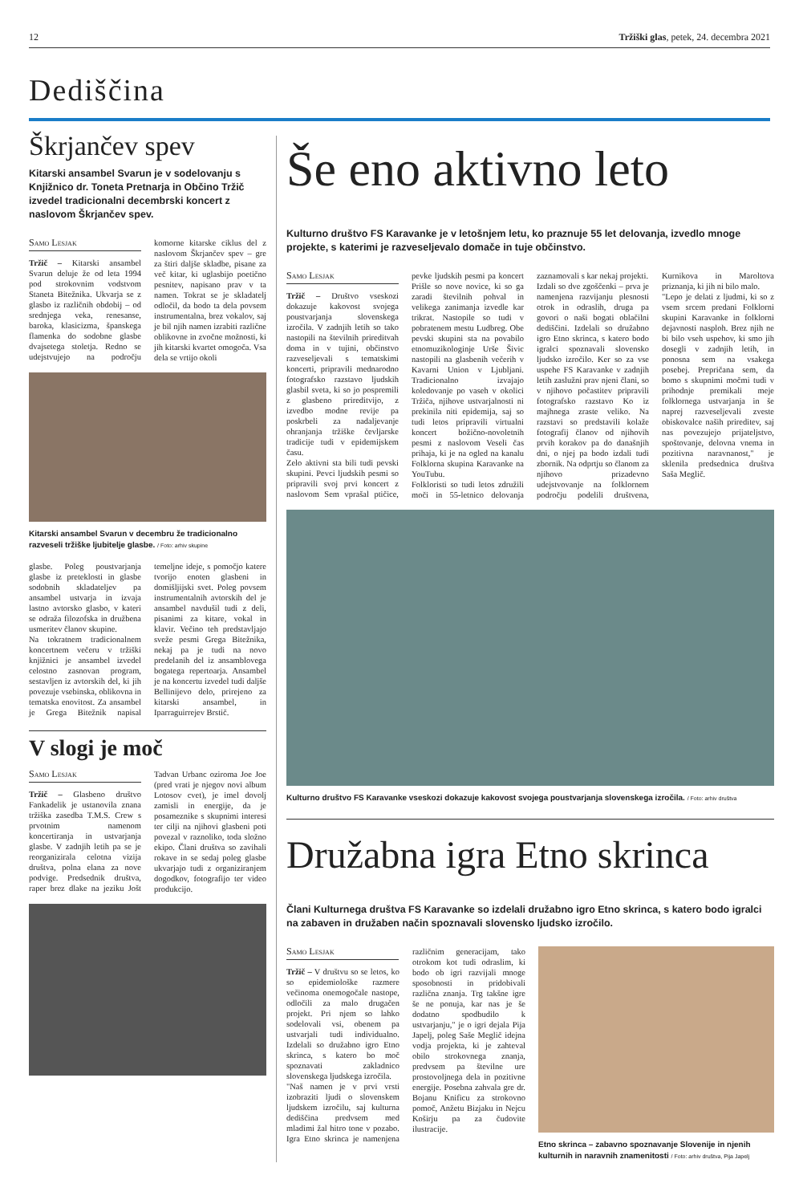12 Tržiški glas, petek, 24. decembra 2021
Dediščina
Škrjančev spev
Kitarski ansambel Svarun je v sodelovanju s Knjižnico dr. Toneta Pretnarja in Občino Tržič izvedel tradicionalni decembrski koncert z naslovom Škrjančev spev.
Samo Lesjak
Tržič – Kitarski ansambel Svarun deluje že od leta 1994 pod strokovnim vodstvom Staneta Bitežnika. Ukvarja se z glasbo iz različnih obdobij – od srednjega veka, renesanse, baroka, klasicizma, španskega flamenka do sodobne glasbe dvajsetega stoletja. Redno se udejstvujejo na področju komorne kitarske ciklus del z naslovom Škrjančev spev – gre za štiri daljše skladbe, pisane za več kitar, ki uglasbijo poetično pesnitev, napisano prav v ta namen. Tokrat se je skladatelj odločil, da bodo ta dela povsem instrumentalna, brez vokalov, saj je bil njih namen izrabiti različne oblikovne in zvočne možnosti, ki jih kitarski kvartet omogoča. Vsa dela se vrtijo okoli
Kitarski ansambel Svarun v decembru že tradicionalno razveseli tržiške ljubitelje glasbe. / Foto: arhiv skupine
glasbe. Poleg poustvarjanja glasbe iz preteklosti in glasbe sodobnih skladateljev pa ansambel ustvarja in izvaja lastno avtorsko glasbo, v kateri se odraža filozofska in družbena usmeritev članov skupine.
Na tokratnem tradicionalnem koncertnem večeru v tržiški knjižnici je ansambel izvedel celostno zasnovan program, sestavljen iz avtorskih del, ki jih povezuje vsebinska, oblikovna in tematska enovitost. Za ansambel je Grega Bitežnik napisal temeljne ideje, s pomočjo katere tvorijo enoten glasbeni in domišljijski svet. Poleg povsem instrumentalnih avtorskih del je ansambel navdušil tudi z deli, pisanimi za kitare, vokal in klavir. Večino teh predstavljajo sveže pesmi Grega Bitežnika, nekaj pa je tudi na novo predelanih del iz ansamblovega bogatega repertoarja. Ansambel je na koncertu izvedel tudi daljše Bellinijevo delo, prirejeno za kitarski ansambel, in Iparraguirrejev Brstič.
V slogi je moč
Samo Lesjak
Tržič – Glasbeno društvo Fankadelik je ustanovila znana tržiška zasedba T.M.S. Crew s prvotnim namenom koncertiranja in ustvarjanja glasbe. V zadnjih letih pa se je reorganizirala celotna vizija društva, polna elana za nove podvige. Predsednik društva, raper brez dlake na jeziku Jošt Tadvan Urbanc oziroma Joe Joe (pred vrati je njegov novi album Lotosov cvet), je imel dovolj zamisli in energije, da je posameznike s skupnimi interesi ter cilji na njihovi glasbeni poti povezal v raznoliko, toda složno ekipo. Člani društva so zavihali rokave in se sedaj poleg glasbe ukvarjajo tudi z organiziranjem dogodkov, fotografijo ter video produkcijo.
Še eno aktivno leto
Kulturno društvo FS Karavanke je v letošnjem letu, ko praznuje 55 let delovanja, izvedlo mnoge projekte, s katerimi je razveseljevalo domače in tuje občinstvo.
Samo Lesjak
Tržič – Društvo vseskozi dokazuje kakovost svojega poustvarjanja slovenskega izročila. V zadnjih letih so tako nastopili na številnih prireditvah doma in v tujini, občinstvo razveseljevali s tematskimi koncerti, pripravili mednarodno fotografsko razstavo ljudskih glasbil sveta, ki so jo pospremili z glasbeno prireditvijo, z izvedbo modne revije pa poskrbeli za nadaljevanje ohranjanja tržiške čevljarske tradicije tudi v epidemijskem času.
Zelo aktivni sta bili tudi pevski skupini. Pevci ljudskih pesmi so pripravili svoj prvi koncert z naslovom Sem vprašal ptičice, pevke ljudskih pesmi pa koncert Prišle so nove novice, ki so ga zaradi številnih pohval in velikega zanimanja izvedle kar trikrat. Nastopile so tudi v pobratenem mestu Ludbreg. Obe pevski skupini sta na povabilo etnomuzikologinje Urše Šivic nastopili na glasbenih večerih v Kavarni Union v Ljubljani. Tradicionalno izvajajo koledovanje po vaseh v okolici Tržiča, njihove ustvarjalnosti ni prekinila niti epidemija, saj so tudi letos pripravili virtualni koncert božično-novoletnih pesmi z naslovom Veseli čas prihaja, ki je na ogled na kanalu Folklorna skupina Karavanke na YouTubu.
Folkloristi so tudi letos združili moči in 55-letnico delovanja zaznamovali s kar nekaj projekti.
Izdali so dve zgoščenki – prva je namenjena razvijanju plesnosti otrok in odraslih, druga pa govori o naši bogati oblačilni dediščini. Izdelali so družabno igro Etno skrinca, s katero bodo igralci spoznavali slovensko ljudsko izročilo. Ker so za vse uspehe FS Karavanke v zadnjih letih zaslužni prav njeni člani, so v njihovo počastitev pripravili fotografsko razstavo Ko iz majhnega zraste veliko. Na razstavi so predstavili kolaže fotografij članov od njihovih prvih korakov pa do današnjih dni, o njej pa bodo izdali tudi zbornik. Na odprtju so članom za njihovo prizadevno udejstvovanje na folklornem področju podelili društvena, Kurnikova in Maroltova priznanja, ki jih ni bilo malo.
"Lepo je delati z ljudmi, ki so z vsem srcem predani Folklorni skupini Karavanke in folklorni dejavnosti nasploh. Brez njih ne bi bilo vseh uspehov, ki smo jih dosegli v zadnjih letih, in ponosna sem na vsakega posebej. Prepričana sem, da bomo s skupnimi močmi tudi v prihodnje premikali meje folklornega ustvarjanja in še naprej razveseljevali zveste obiskovalce naših prireditev, saj nas povezujejo prijateljstvo, spoštovanje, delovna vnema in pozitivna naravnanost," je sklenila predsednica društva Saša Meglič.
Kulturno društvo FS Karavanke vseskozi dokazuje kakovost svojega poustvarjanja slovenskega izročila. / Foto: arhiv društva
Družabna igra Etno skrinca
Člani Kulturnega društva FS Karavanke so izdelali družabno igro Etno skrinca, s katero bodo igralci na zabaven in družaben način spoznavali slovensko ljudsko izročilo.
Samo Lesjak
Tržič – V društvu so se letos, ko so epidemiološke razmere večinoma onemogočale nastope, odločili za malo drugačen projekt. Pri njem so lahko sodelovali vsi, obenem pa ustvarjali tudi individualno. Izdelali so družabno igro Etno skrinca, s katero bo moč spoznavati zakladnico slovenskega ljudskega izročila.
"Naš namen je v prvi vrsti izobraziti ljudi o slovenskem ljudskem izročilu, saj kulturna dediščina predvsem med mladimi žal hitro tone v pozabo. Igra Etno skrinca je namenjena različnim generacijam, tako otrokom kot tudi odraslim, ki bodo ob igri razvijali mnoge sposobnosti in pridobivali različna znanja. Trg takšne igre še ne ponuja, kar nas je še dodatno spodbudilo k ustvarjanju," je o igri dejala Pija Japelj, poleg Saše Meglič idejna vodja projekta, ki je zahteval obilo strokovnega znanja, predvsem pa številne ure prostovoljnega dela in pozitivne energije. Posebna zahvala gre dr. Bojanu Knificu za strokovno pomoč, Anžetu Bizjaku in Nejcu Koširju pa za čudovite ilustracije.
Etno skrinca – zabavno spoznavanje Slovenije in njenih kulturnih in naravnih znamenitosti / Foto: arhiv društva, Pija Japelj